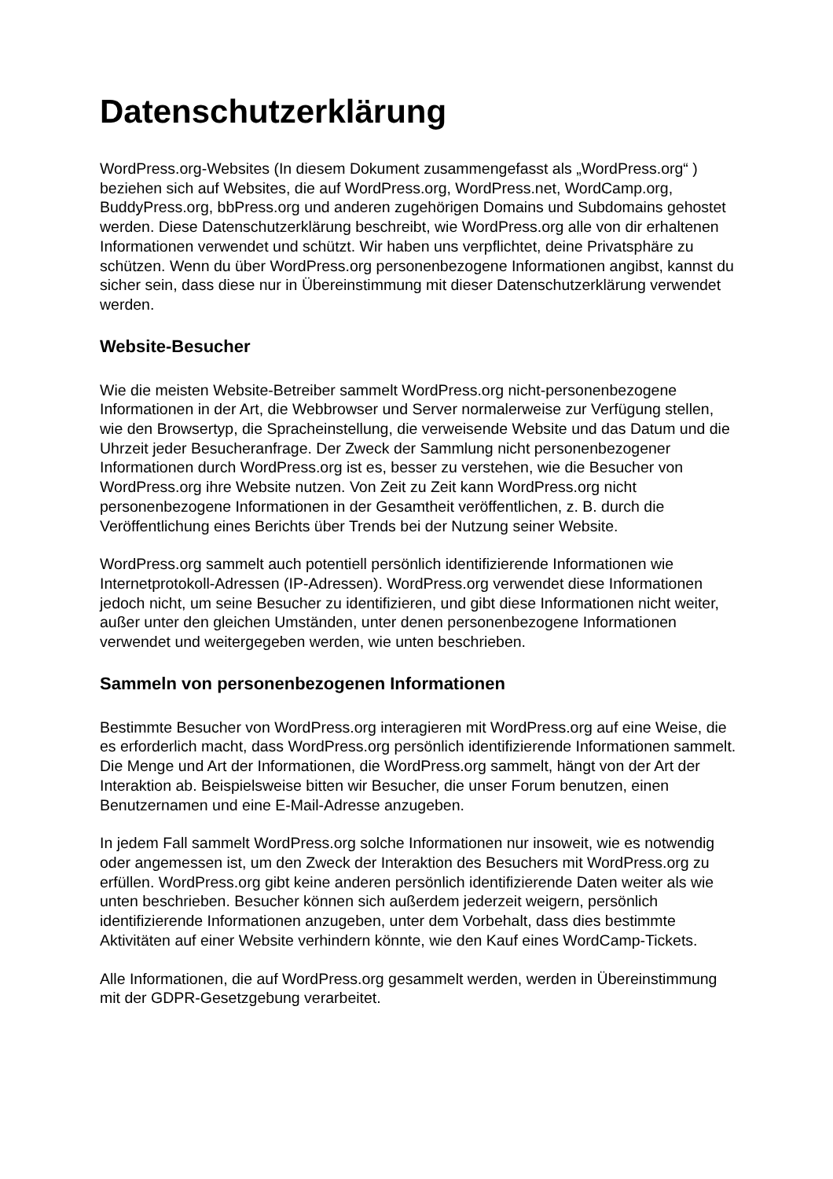Datenschutzerklärung
WordPress.org-Websites (In diesem Dokument zusammengefasst als „WordPress.org“ ) beziehen sich auf Websites, die auf WordPress.org, WordPress.net, WordCamp.org, BuddyPress.org, bbPress.org und anderen zugehörigen Domains und Subdomains gehostet werden. Diese Datenschutzerklärung beschreibt, wie WordPress.org alle von dir erhaltenen Informationen verwendet und schützt. Wir haben uns verpflichtet, deine Privatsphäre zu schützen. Wenn du über WordPress.org personenbezogene Informationen angibst, kannst du sicher sein, dass diese nur in Übereinstimmung mit dieser Datenschutzerklärung verwendet werden.
Website-Besucher
Wie die meisten Website-Betreiber sammelt WordPress.org nicht-personenbezogene Informationen in der Art, die Webbrowser und Server normalerweise zur Verfügung stellen, wie den Browsertyp, die Spracheinstellung, die verweisende Website und das Datum und die Uhrzeit jeder Besucheranfrage. Der Zweck der Sammlung nicht personenbezogener Informationen durch WordPress.org ist es, besser zu verstehen, wie die Besucher von WordPress.org ihre Website nutzen. Von Zeit zu Zeit kann WordPress.org nicht personenbezogene Informationen in der Gesamtheit veröffentlichen, z. B. durch die Veröffentlichung eines Berichts über Trends bei der Nutzung seiner Website.
WordPress.org sammelt auch potentiell persönlich identifizierende Informationen wie Internetprotokoll-Adressen (IP-Adressen). WordPress.org verwendet diese Informationen jedoch nicht, um seine Besucher zu identifizieren, und gibt diese Informationen nicht weiter, außer unter den gleichen Umständen, unter denen personenbezogene Informationen verwendet und weitergegeben werden, wie unten beschrieben.
Sammeln von personenbezogenen Informationen
Bestimmte Besucher von WordPress.org interagieren mit WordPress.org auf eine Weise, die es erforderlich macht, dass WordPress.org persönlich identifizierende Informationen sammelt. Die Menge und Art der Informationen, die WordPress.org sammelt, hängt von der Art der Interaktion ab. Beispielsweise bitten wir Besucher, die unser Forum benutzen, einen Benutzernamen und eine E-Mail-Adresse anzugeben.
In jedem Fall sammelt WordPress.org solche Informationen nur insoweit, wie es notwendig oder angemessen ist, um den Zweck der Interaktion des Besuchers mit WordPress.org zu erfüllen. WordPress.org gibt keine anderen persönlich identifizierende Daten weiter als wie unten beschrieben. Besucher können sich außerdem jederzeit weigern, persönlich identifizierende Informationen anzugeben, unter dem Vorbehalt, dass dies bestimmte Aktivitäten auf einer Website verhindern könnte, wie den Kauf eines WordCamp-Tickets.
Alle Informationen, die auf WordPress.org gesammelt werden, werden in Übereinstimmung mit der GDPR-Gesetzgebung verarbeitet.